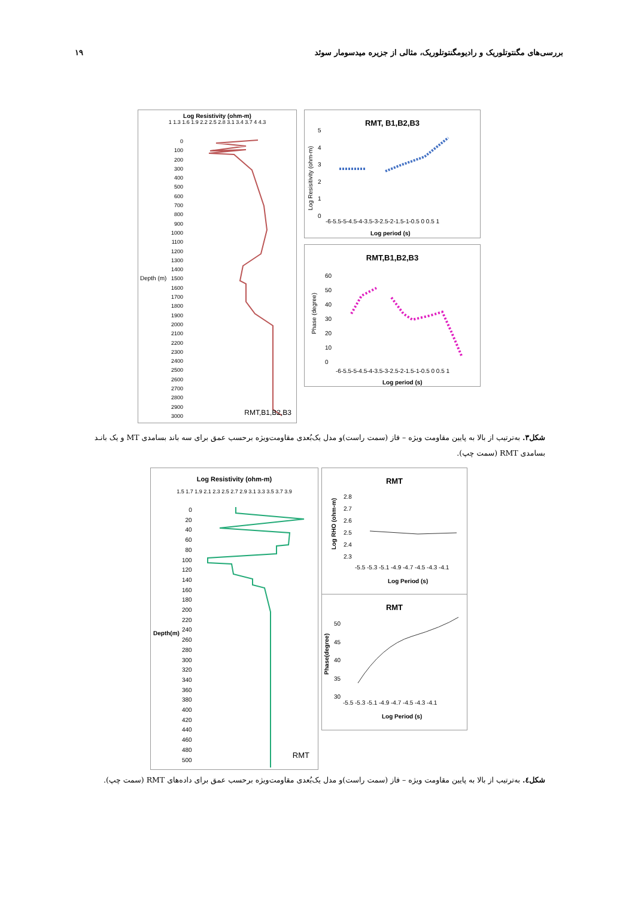بررسی‌های مگنتوتلوریک و رادیومگنتوتلوریک، مثالی از جزیره میدسومار سوئد ۱۹
Log Resistivity (ohm-m)
1 1.3 1.6 1.9 2.2 2.5 2.8 3.1 3.4 3.7 4 4.3
Depth (m)
0
100
200
300
400
500
600
700
800
900
1000
1100
1200
1300
1400
1500
1600
1700
1800
1900
2000
2100
2200
2300
2400
2500
2600
2700
2800
2900
3000
RMT,B1,B2,B3
RMT, B1,B2,B3
Log Resisitivity (ohm-m)
5
4
3
2
1
0
-6-5.5-5-4.5-4-3.5-3-2.5-2-1.5-1-0.5 0 0.5 1
Log period (s)
RMT,B1,B2,B3
Phase (degree)
60
50
40
30
20
10
0
-6-5.5-5-4.5-4-3.5-3-2.5-2-1.5-1-0.5 0 0.5 1
Log period (s)
شکل۳. به‌ترتیب از بالا به پایین مقاومت ویژه – فاز (سمت راست)و مدل یک‌بُعدی مقاومت‌ویژه برحسب عمق برای سه باند بسامدی MT و یک بانـد بسامدی RMT (سمت چپ).
Log Resistivity (ohm-m)
1.5 1.7 1.9 2.1 2.3 2.5 2.7 2.9 3.1 3.3 3.5 3.7 3.9
Depth(m)
0
20
40
60
80
100
120
140
160
180
200
220
240
260
280
300
320
340
360
380
400
420
440
460
480
500
RMT
RMT
Log RHO (ohm-m)
2.8
2.7
2.6
2.5
2.4
2.3
-5.5 -5.3 -5.1 -4.9 -4.7 -4.5 -4.3 -4.1
Log Period (s)
RMT
Phase(degree)
50
45
40
35
30
-5.5 -5.3 -5.1 -4.9 -4.7 -4.5 -4.3 -4.1
Log Period (s)
شکل٤. به‌ترتیب از بالا به پایین مقاومت ویژه – فاز (سمت راست)و مدل یک‌بُعدی مقاومت‌ویژه برحسب عمق برای داده‌های RMT (سمت چپ).